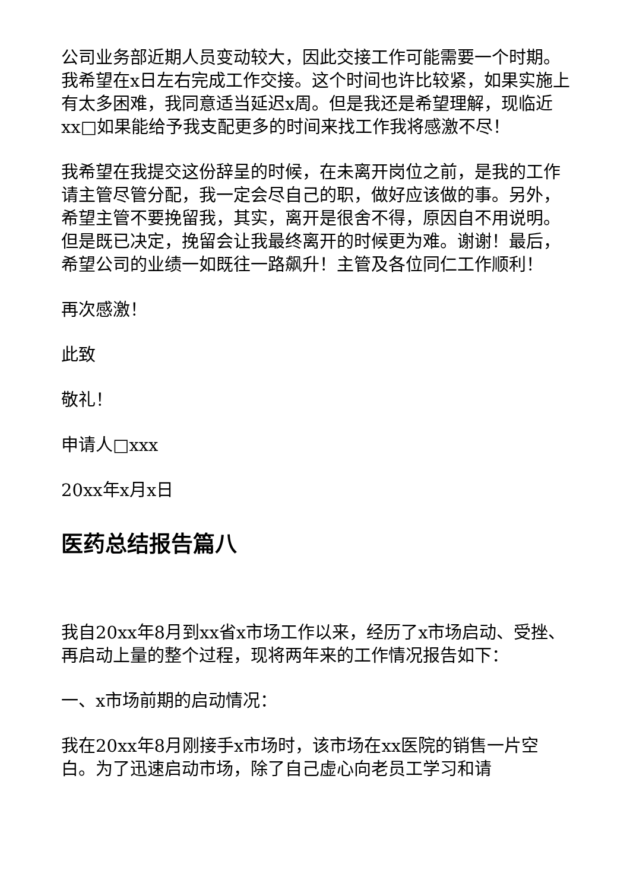公司业务部近期人员变动较大，因此交接工作可能需要一个时期。我希望在x日左右完成工作交接。这个时间也许比较紧，如果实施上有太多困难，我同意适当延迟x周。但是我还是希望理解，现临近xx□如果能给予我支配更多的时间来找工作我将感激不尽！
我希望在我提交这份辞呈的时候，在未离开岗位之前，是我的工作请主管尽管分配，我一定会尽自己的职，做好应该做的事。另外，希望主管不要挽留我，其实，离开是很舍不得，原因自不用说明。但是既已决定，挽留会让我最终离开的时候更为难。谢谢！最后，希望公司的业绩一如既往一路飙升！主管及各位同仁工作顺利！
再次感激！
此致
敬礼！
申请人□xxx
20xx年x月x日
医药总结报告篇八
我自20xx年8月到xx省x市场工作以来，经历了x市场启动、受挫、再启动上量的整个过程，现将两年来的工作情况报告如下：
一、x市场前期的启动情况：
我在20xx年8月刚接手x市场时，该市场在xx医院的销售一片空白。为了迅速启动市场，除了自己虚心向老员工学习和请